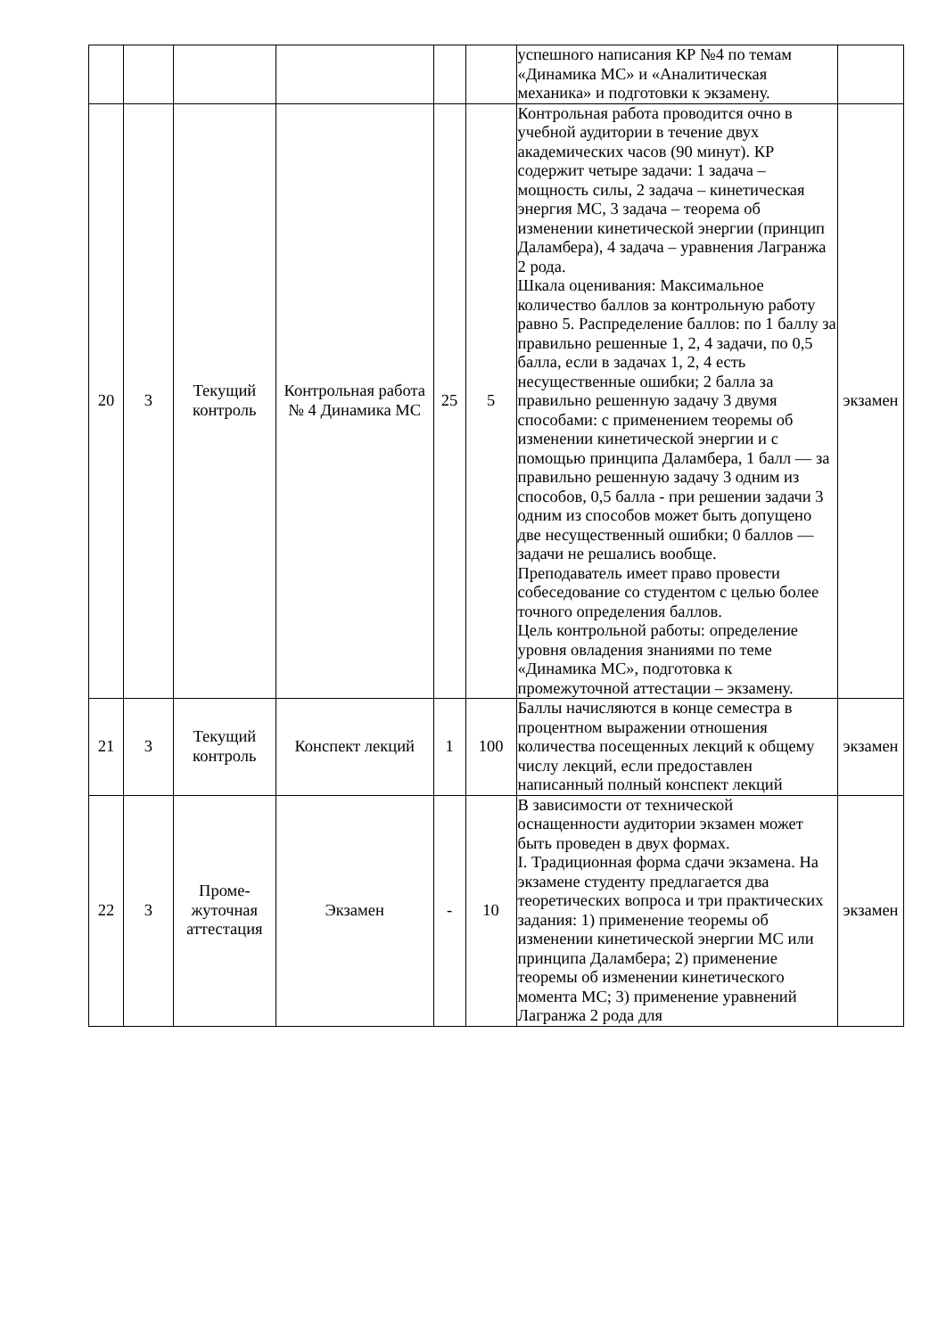| | | | | | | успешного написания КР №4 по темам «Динамика МС» и «Аналитическая механика» и подготовки к экзамену. | |
| 20 | 3 | Текущий контроль | Контрольная работа № 4 Динамика МС | 25 | 5 | Контрольная работа проводится очно в учебной аудитории в течение двух академических часов (90 минут). КР содержит четыре задачи: 1 задача – мощность силы, 2 задача – кинетическая энергия МС, 3 задача – теорема об изменении кинетической энергии (принцип Даламбера), 4 задача – уравнения Лагранжа 2 рода. Шкала оценивания: Максимальное количество баллов за контрольную работу равно 5. Распределение баллов: по 1 баллу за правильно решенные 1, 2, 4 задачи, по 0,5 балла, если в задачах 1, 2, 4 есть несущественные ошибки; 2 балла за правильно решенную задачу 3 двумя способами: с применением теоремы об изменении кинетической энергии и с помощью принципа Даламбера, 1 балл — за правильно решенную задачу 3 одним из способов, 0,5 балла - при решении задачи 3 одним из способов может быть допущено две несущественный ошибки; 0 баллов — задачи не решались вообще. Преподаватель имеет право провести собеседование со студентом с целью более точного определения баллов. Цель контрольной работы: определение уровня овладения знаниями по теме «Динамика МС», подготовка к промежуточной аттестации – экзамену. | экзамен |
| 21 | 3 | Текущий контроль | Конспект лекций | 1 | 100 | Баллы начисляются в конце семестра в процентном выражении отношения количества посещенных лекций к общему числу лекций, если предоставлен написанный полный конспект лекций | экзамен |
| 22 | 3 | Проме-жуточная аттестация | Экзамен | - | 10 | В зависимости от технической оснащенности аудитории экзамен может быть проведен в двух формах. I. Традиционная форма сдачи экзамена. На экзамене студенту предлагается два теоретических вопроса и три практических задания: 1) применение теоремы об изменении кинетической энергии МС или принципа Даламбера; 2) применение теоремы об изменении кинетического момента МС; 3) применение уравнений Лагранжа 2 рода для | экзамен |